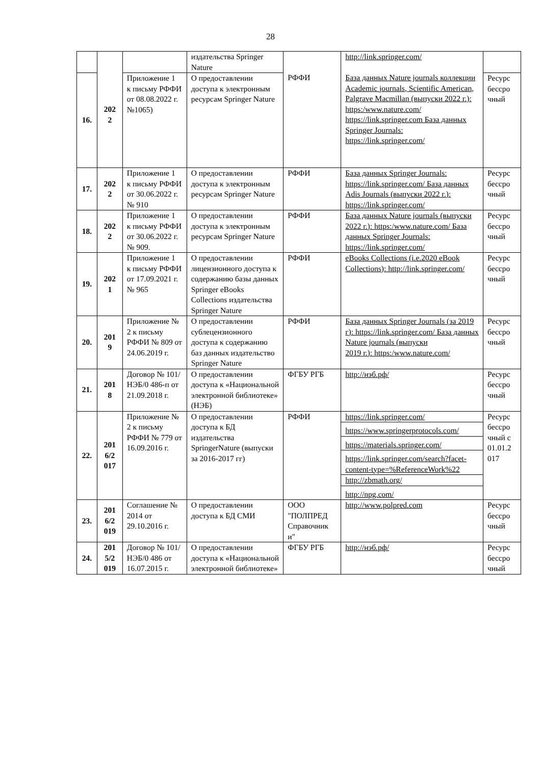28
| | 202 2 | | издательства Springer Nature | РФФИ | http://link.springer.com/ База данных Nature journals коллекции Academic journals, Scientific American, Palgrave Macmillan (выпуски 2022 г.): https:/www.nature.com/ https://link.springer.com База данных Springer Journals: https://link.springer.com/ | |
| 16. | | Приложение 1 к письму РФФИ от 08.08.2022 г. №1065) | О предоставлении доступа к электронным ресурсам Springer Nature | | | Ресурс бессро чный |
| 17. | 202 2 | Приложение 1 к письму РФФИ от 30.06.2022 г. № 910 | О предоставлении доступа к электронным ресурсам Springer Nature | РФФИ | База данных Springer Journals: https://link.springer.com/ База данных Adis Journals (выпуски 2022 г.): https://link.springer.com/ | Ресурс бессро чный |
| 18. | 202 2 | Приложение 1 к письму РФФИ от 30.06.2022 г. № 909. | О предоставлении доступа к электронным ресурсам Springer Nature | РФФИ | База данных Nature journals (выпуски 2022 г.): https:/www.nature.com/ База данных Springer Journals: https://link.springer.com/ | Ресурс бессро чный |
| 19. | 202 1 | Приложение 1 к письму РФФИ от 17.09.2021 г. № 965 | О предоставлении лицензионного доступа к содержанию базы данных Springer eBooks Collections издательства Springer Nature | РФФИ | eBooks Collections (i.e.2020 eBook Collections): http://link.springer.com/ | Ресурс бессро чный |
| 20. | 201 9 | Приложение № 2 к письму РФФИ № 809 от 24.06.2019 г. | О предоставлении сублецензионного доступа к содержанию баз данных издательство Springer Nature | РФФИ | База данных Springer Journals (за 2019 г): https://link.springer.com/ База данных Nature journals (выпуски 2019 г.): https:/www.nature.com/ | Ресурс бессро чный |
| 21. | 201 8 | Договор № 101/НЭБ/0 486-п от 21.09.2018 г. | О предоставлении доступа к «Национальной электронной библиотеке» (НЭБ) | ФГБУ РГБ | http://нэб.рф/ | Ресурс бессро чный |
| 22. | 201 6/2 017 | Приложение № 2 к письму РФФИ № 779 от 16.09.2016 г. | О предоставлении доступа к БД издательства SpringerNature (выпуски за 2016-2017 гг) | РФФИ | https://link.springer.com/ | Ресурс бессро чный с 01.01.2 017 |
| | | | | | https://www.springerprotocols.com/ | |
| | | | | | https://materials.springer.com/ | |
| | | | | | https://link.springer.com/search?facet-content-type=%ReferenceWork%22 | |
| | | | | | http://zbmath.org/ | |
| | | | | | http://npg.com/ | |
| 23. | 201 6/2 019 | Соглашение № 2014 от 29.10.2016 г. | О предоставлении доступа к БД СМИ | ООО "ПОЛПРЕД Справочник и" | http://www.polpred.com | Ресурс бессро чный |
| 24. | 201 5/2 019 | Договор № 101/НЭБ/0 486 от 16.07.2015 г. | О предоставлении доступа к «Национальной электронной библиотеке» | ФГБУ РГБ | http://нэб.рф/ | Ресурс бессро чный |